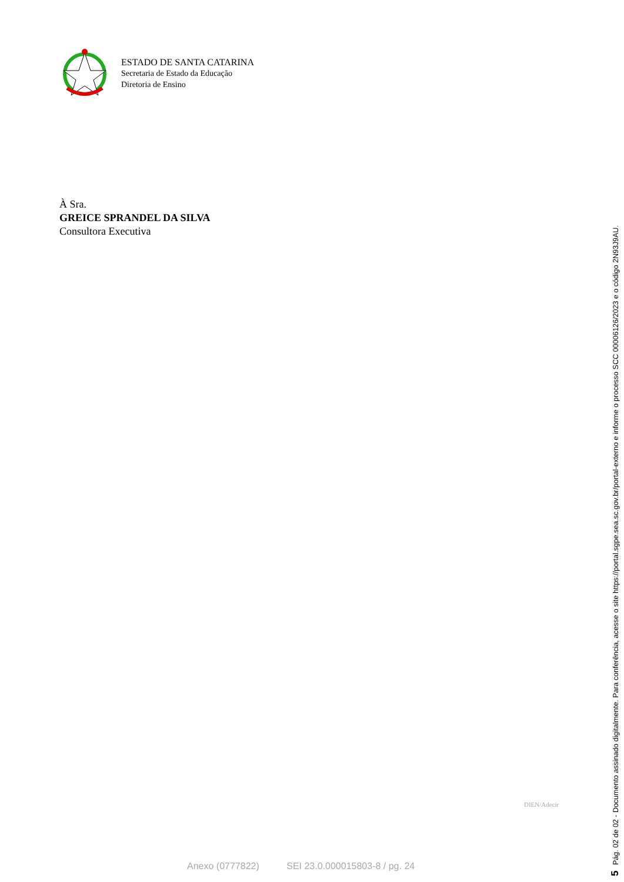ESTADO DE SANTA CATARINA
Secretaria de Estado da Educação
Diretoria de Ensino
À Sra.
GREICE SPRANDEL DA SILVA
Consultora Executiva
DIEN/Adecir
Anexo (0777822) SEI 23.0.000015803-8 / pg. 24
5 Pág. 02 de 02 - Documento assinado digitalmente. Para conferência, acesse o site https://portal.sgpe.sea.sc.gov.br/portal-externo e informe o processo SCC 00006126/2023 e o código 2N93J9AU.